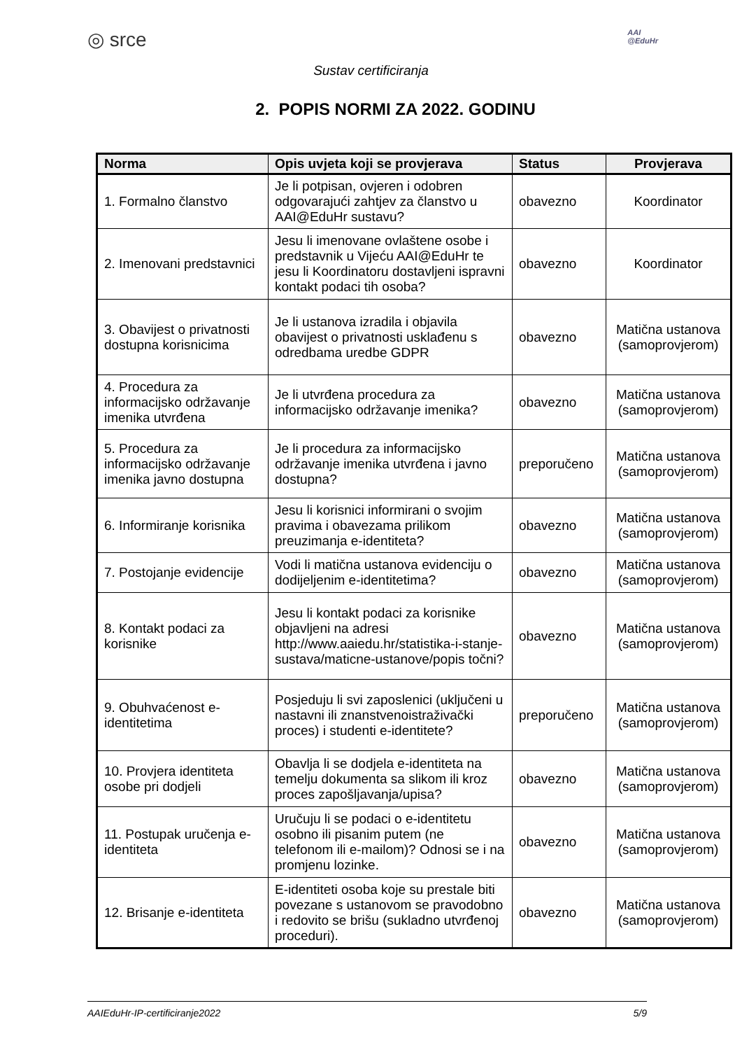◎ srce
AAI
@EduHr
Sustav certificiranja
2. POPIS NORMI ZA 2022. GODINU
| Norma | Opis uvjeta koji se provjerava | Status | Provjerava |
| --- | --- | --- | --- |
| 1. Formalno članstvo | Je li potpisan, ovjeren i odobren odgovarajući zahtjev za članstvo u AAI@EduHr sustavu? | obavezno | Koordinator |
| 2. Imenovani predstavnici | Jesu li imenovane ovlaštene osobe i predstavnik u Vijeću AAI@EduHr te jesu li Koordinatoru dostavljeni ispravni kontakt podaci tih osoba? | obavezno | Koordinator |
| 3. Obavijest o privatnosti dostupna korisnicima | Je li ustanova izradila i objavila obavijest o privatnosti usklađenu s odredbama uredbe GDPR | obavezno | Matična ustanova (samoprovjerom) |
| 4. Procedura za informacijsko održavanje imenika utvrđena | Je li utvrđena procedura za informacijsko održavanje imenika? | obavezno | Matična ustanova (samoprovjerom) |
| 5. Procedura za informacijsko održavanje imenika javno dostupna | Je li procedura za informacijsko održavanje imenika utvrđena i javno dostupna? | preporučeno | Matična ustanova (samoprovjerom) |
| 6. Informiranje korisnika | Jesu li korisnici informirani o svojim pravima i obavezama prilikom preuzimanja e-identiteta? | obavezno | Matična ustanova (samoprovjerom) |
| 7. Postojanje evidencije | Vodi li matična ustanova evidenciju o dodijeljenim e-identitetima? | obavezno | Matična ustanova (samoprovjerom) |
| 8. Kontakt podaci za korisnike | Jesu li kontakt podaci za korisnike objavljeni na adresi http://www.aaiedu.hr/statistika-i-stanje-sustava/maticne-ustanove/popis točni? | obavezno | Matična ustanova (samoprovjerom) |
| 9. Obuhvaćenost e-identitetima | Posjeduju li svi zaposlenici (uključeni u nastavni ili znanstvenoistraživački proces) i studenti e-identitete? | preporučeno | Matična ustanova (samoprovjerom) |
| 10. Provjera identiteta osobe pri dodjeli | Obavlja li se dodjela e-identiteta na temelju dokumenta sa slikom ili kroz proces zapošljavanja/upisa? | obavezno | Matična ustanova (samoprovjerom) |
| 11. Postupak uručenja e-identiteta | Uručuju li se podaci o e-identitetu osobno ili pisanim putem (ne telefonom ili e-mailom)? Odnosi se i na promjenu lozinke. | obavezno | Matična ustanova (samoprovjerom) |
| 12. Brisanje e-identiteta | E-identiteti osoba koje su prestale biti povezane s ustanovom se pravodobno i redovito se brišu (sukladno utvrđenoj proceduri). | obavezno | Matična ustanova (samoprovjerom) |
AAIEduHr-IP-certificiranje2022 5/9